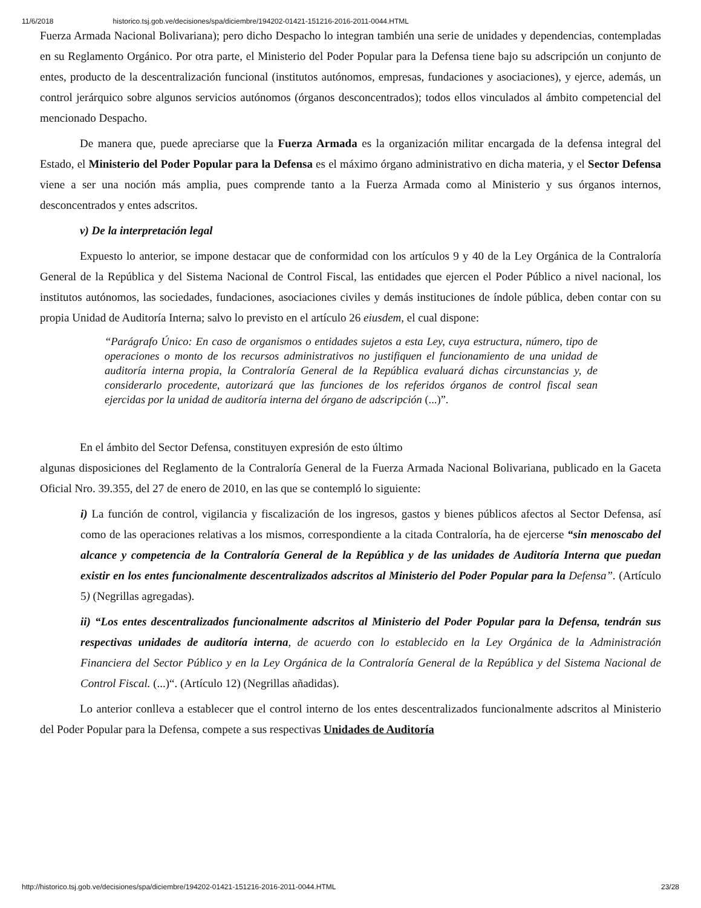11/6/2018 historico.tsj.gob.ve/decisiones/spa/diciembre/194202-01421-151216-2016-2011-0044.HTML
Fuerza Armada Nacional Bolivariana); pero dicho Despacho lo integran también una serie de unidades y dependencias, contempladas en su Reglamento Orgánico. Por otra parte, el Ministerio del Poder Popular para la Defensa tiene bajo su adscripción un conjunto de entes, producto de la descentralización funcional (institutos autónomos, empresas, fundaciones y asociaciones), y ejerce, además, un control jerárquico sobre algunos servicios autónomos (órganos desconcentrados); todos ellos vinculados al ámbito competencial del mencionado Despacho.
De manera que, puede apreciarse que la Fuerza Armada es la organización militar encargada de la defensa integral del Estado, el Ministerio del Poder Popular para la Defensa es el máximo órgano administrativo en dicha materia, y el Sector Defensa viene a ser una noción más amplia, pues comprende tanto a la Fuerza Armada como al Ministerio y sus órganos internos, desconcentrados y entes adscritos.
v) De la interpretación legal
Expuesto lo anterior, se impone destacar que de conformidad con los artículos 9 y 40 de la Ley Orgánica de la Contraloría General de la República y del Sistema Nacional de Control Fiscal, las entidades que ejercen el Poder Público a nivel nacional, los institutos autónomos, las sociedades, fundaciones, asociaciones civiles y demás instituciones de índole pública, deben contar con su propia Unidad de Auditoría Interna; salvo lo previsto en el artículo 26 eiusdem, el cual dispone:
“Parágrafo Único: En caso de organismos o entidades sujetos a esta Ley, cuya estructura, número, tipo de operaciones o monto de los recursos administrativos no justifiquen el funcionamiento de una unidad de auditoría interna propia, la Contraloría General de la República evaluará dichas circunstancias y, de considerarlo procedente, autorizará que las funciones de los referidos órganos de control fiscal sean ejercidas por la unidad de auditoría interna del órgano de adscripción (...)”.
En el ámbito del Sector Defensa, constituyen expresión de esto último
algunas disposiciones del Reglamento de la Contraloría General de la Fuerza Armada Nacional Bolivariana, publicado en la Gaceta Oficial Nro. 39.355, del 27 de enero de 2010, en las que se contempló lo siguiente:
i) La función de control, vigilancia y fiscalización de los ingresos, gastos y bienes públicos afectos al Sector Defensa, así como de las operaciones relativas a los mismos, correspondiente a la citada Contraloría, ha de ejercerse “sin menoscabo del alcance y competencia de la Contraloría General de la República y de las unidades de Auditoría Interna que puedan existir en los entes funcionalmente descentralizados adscritos al Ministerio del Poder Popular para la Defensa”. (Artículo 5) (Negrillas agregadas).
ii) “Los entes descentralizados funcionalmente adscritos al Ministerio del Poder Popular para la Defensa, tendrán sus respectivas unidades de auditoría interna, de acuerdo con lo establecido en la Ley Orgánica de la Administración Financiera del Sector Público y en la Ley Orgánica de la Contraloría General de la República y del Sistema Nacional de Control Fiscal. (...)“. (Artículo 12) (Negrillas añadidas).
Lo anterior conlleva a establecer que el control interno de los entes descentralizados funcionalmente adscritos al Ministerio del Poder Popular para la Defensa, compete a sus respectivas Unidades de Auditoría
http://historico.tsj.gob.ve/decisiones/spa/diciembre/194202-01421-151216-2016-2011-0044.HTML 23/28